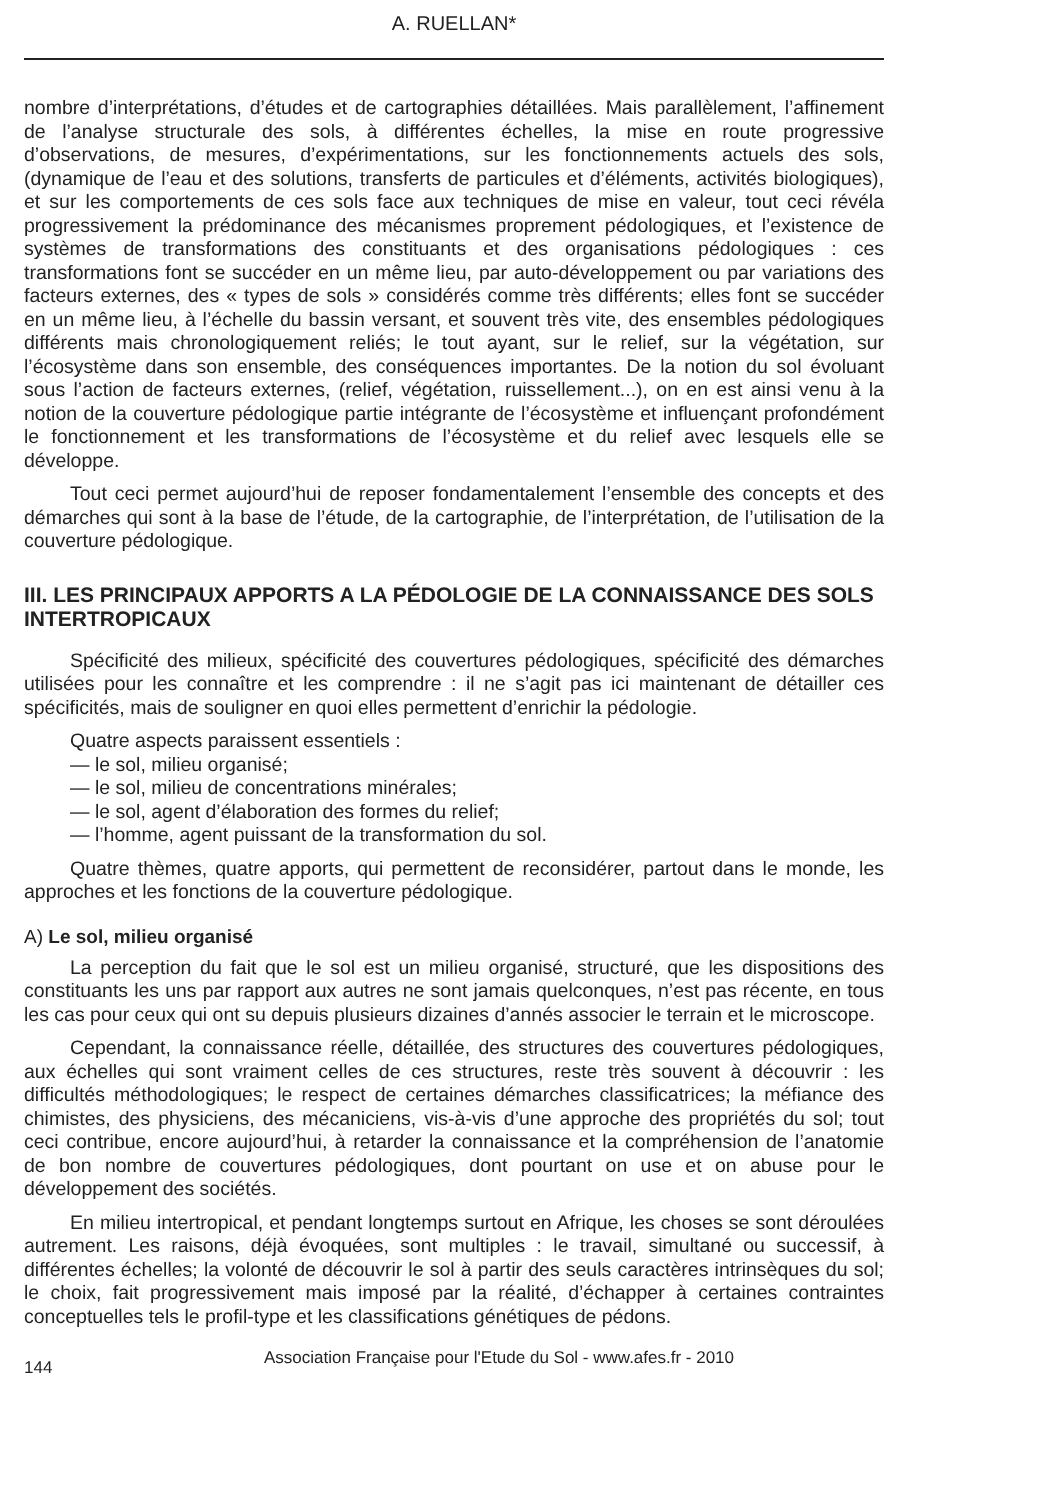A. RUELLAN*
nombre d’interprétations, d’études et de cartographies détaillées. Mais parallèlement, l’affinement de l’analyse structurale des sols, à différentes échelles, la mise en route progressive d’observations, de mesures, d’expérimentations, sur les fonctionnements actuels des sols, (dynamique de l’eau et des solutions, transferts de particules et d’éléments, activités biologiques), et sur les comportements de ces sols face aux techniques de mise en valeur, tout ceci révéla progressivement la prédominance des mécanismes proprement pédologiques, et l’existence de systèmes de transformations des constituants et des organisations pédologiques : ces transformations font se succéder en un même lieu, par auto-développement ou par variations des facteurs externes, des « types de sols » considérés comme très différents; elles font se succéder en un même lieu, à l’échelle du bassin versant, et souvent très vite, des ensembles pédologiques différents mais chronologiquement reliés; le tout ayant, sur le relief, sur la végétation, sur l’écosystème dans son ensemble, des conséquences importantes. De la notion du sol évoluant sous l’action de facteurs externes, (relief, végétation, ruissellement...), on en est ainsi venu à la notion de la couverture pédologique partie intégrante de l’écosystème et influençant profondément le fonctionnement et les transformations de l’écosystème et du relief avec lesquels elle se développe.
Tout ceci permet aujourd’hui de reposer fondamentalement l’ensemble des concepts et des démarches qui sont à la base de l’étude, de la cartographie, de l’interprétation, de l’utilisation de la couverture pédologique.
III. LES PRINCIPAUX APPORTS A LA PÉDOLOGIE DE LA CONNAISSANCE DES SOLS INTERTROPICAUX
Spécificité des milieux, spécificité des couvertures pédologiques, spécificité des démarches utilisées pour les connaître et les comprendre : il ne s’agit pas ici maintenant de détailler ces spécificités, mais de souligner en quoi elles permettent d’enrichir la pédologie.
Quatre aspects paraissent essentiels :
— le sol, milieu organisé;
— le sol, milieu de concentrations minérales;
— le sol, agent d’élaboration des formes du relief;
— l’homme, agent puissant de la transformation du sol.
Quatre thèmes, quatre apports, qui permettent de reconsidérer, partout dans le monde, les approches et les fonctions de la couverture pédologique.
A) Le sol, milieu organisé
La perception du fait que le sol est un milieu organisé, structuré, que les dispositions des constituants les uns par rapport aux autres ne sont jamais quelconques, n’est pas récente, en tous les cas pour ceux qui ont su depuis plusieurs dizaines d’annés associer le terrain et le microscope.
Cependant, la connaissance réelle, détaillée, des structures des couvertures pédologiques, aux échelles qui sont vraiment celles de ces structures, reste très souvent à découvrir : les difficultés méthodologiques; le respect de certaines démarches classificatrices; la méfiance des chimistes, des physiciens, des mécaniciens, vis-à-vis d’une approche des propriétés du sol; tout ceci contribue, encore aujourd’hui, à retarder la connaissance et la compréhension de l’anatomie de bon nombre de couvertures pédologiques, dont pourtant on use et on abuse pour le développement des sociétés.
En milieu intertropical, et pendant longtemps surtout en Afrique, les choses se sont déroulées autrement. Les raisons, déjà évoquées, sont multiples : le travail, simultané ou successif, à différentes échelles; la volonté de découvrir le sol à partir des seuls caractères intrinsèques du sol; le choix, fait progressivement mais imposé par la réalité, d’échapper à certaines contraintes conceptuelles tels le profil-type et les classifications génétiques de pédons.
144 Association Française pour l'Etude du Sol - www.afes.fr - 2010